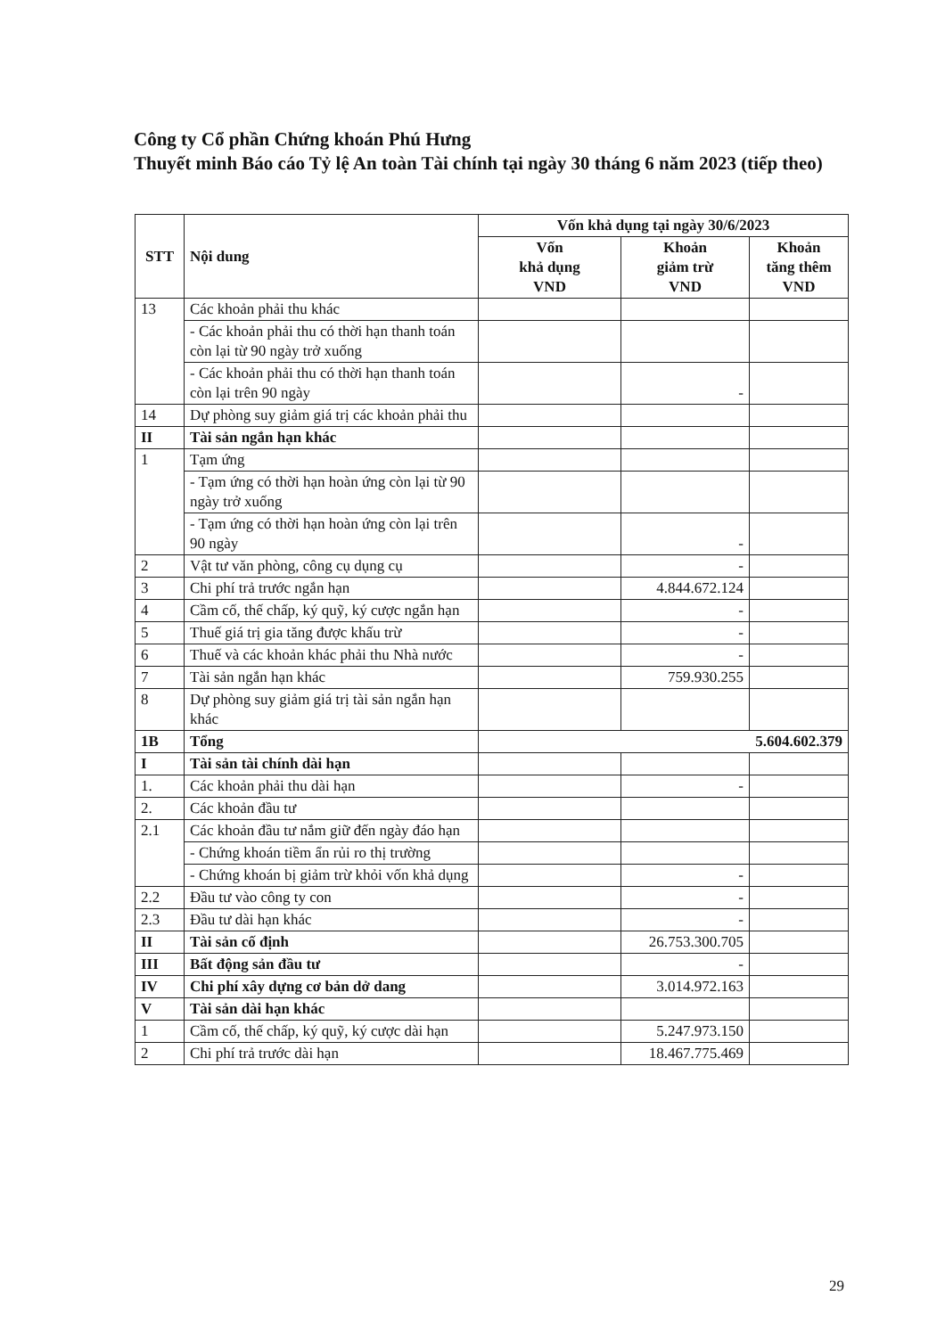Công ty Cổ phần Chứng khoán Phú Hưng
Thuyết minh Báo cáo Tỷ lệ An toàn Tài chính tại ngày 30 tháng 6 năm 2023 (tiếp theo)
| STT | Nội dung | Vốn khả dụng tại ngày 30/6/2023 | | |
| --- | --- | --- | --- | --- |
| | | Vốn khả dụng VND | Khoản giảm trừ VND | Khoản tăng thêm VND |
| 13 | Các khoản phải thu khác | | | |
| | - Các khoản phải thu có thời hạn thanh toán còn lại từ 90 ngày trở xuống | | | |
| | - Các khoản phải thu có thời hạn thanh toán còn lại trên 90 ngày | | - | |
| 14 | Dự phòng suy giảm giá trị các khoản phải thu | | | |
| II | Tài sản ngắn hạn khác | | | |
| 1 | Tạm ứng | | | |
| | - Tạm ứng có thời hạn hoàn ứng còn lại từ 90 ngày trở xuống | | | |
| | - Tạm ứng có thời hạn hoàn ứng còn lại trên 90 ngày | | - | |
| 2 | Vật tư văn phòng, công cụ dụng cụ | | - | |
| 3 | Chi phí trả trước ngắn hạn | | 4.844.672.124 | |
| 4 | Cầm cố, thế chấp, ký quỹ, ký cược ngắn hạn | | - | |
| 5 | Thuế giá trị gia tăng được khấu trừ | | - | |
| 6 | Thuế và các khoản khác phải thu Nhà nước | | - | |
| 7 | Tài sản ngắn hạn khác | | 759.930.255 | |
| 8 | Dự phòng suy giảm giá trị tài sản ngắn hạn khác | | | |
| 1B | Tổng | 5.604.602.379 | | |
| I | Tài sản tài chính dài hạn | | | |
| 1. | Các khoản phải thu dài hạn | | - | |
| 2. | Các khoản đầu tư | | | |
| 2.1 | Các khoản đầu tư nắm giữ đến ngày đáo hạn | | | |
| | - Chứng khoán tiềm ẩn rủi ro thị trường | | | |
| | - Chứng khoán bị giảm trừ khỏi vốn khả dụng | | - | |
| 2.2 | Đầu tư vào công ty con | | - | |
| 2.3 | Đầu tư dài hạn khác | | - | |
| II | Tài sản cố định | | 26.753.300.705 | |
| III | Bất động sản đầu tư | | - | |
| IV | Chi phí xây dựng cơ bản dở dang | | 3.014.972.163 | |
| V | Tài sản dài hạn khác | | | |
| 1 | Cầm cố, thế chấp, ký quỹ, ký cược dài hạn | | 5.247.973.150 | |
| 2 | Chi phí trả trước dài hạn | | 18.467.775.469 | |
29